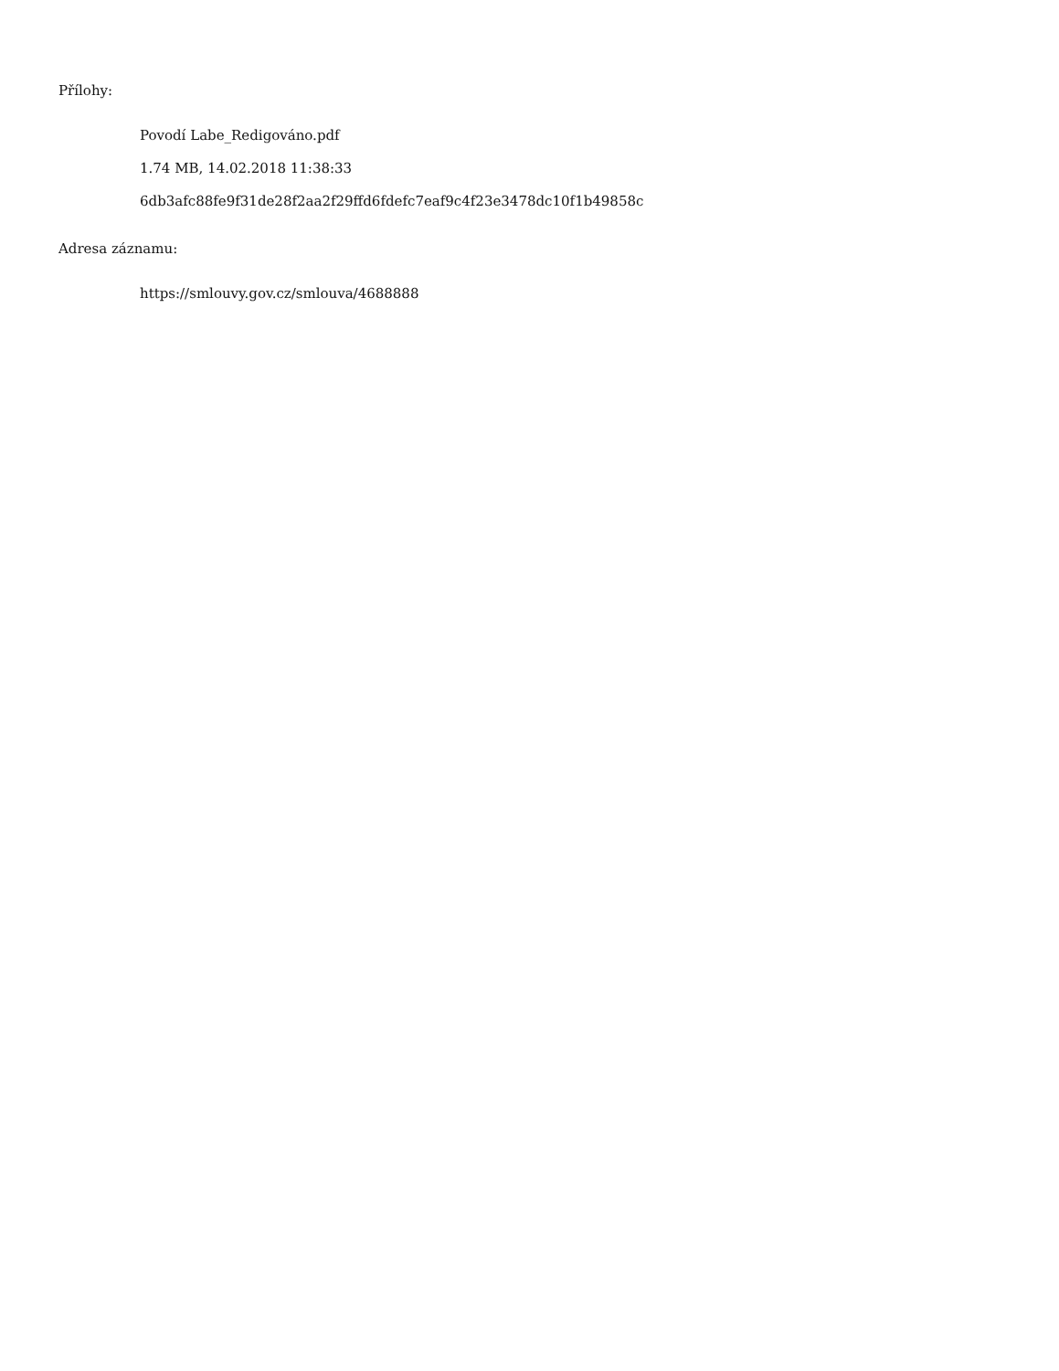Přílohy:
Povodí Labe_Redigováno.pdf
1.74 MB, 14.02.2018 11:38:33
6db3afc88fe9f31de28f2aa2f29ffd6fdefc7eaf9c4f23e3478dc10f1b49858c
Adresa záznamu:
https://smlouvy.gov.cz/smlouva/4688888